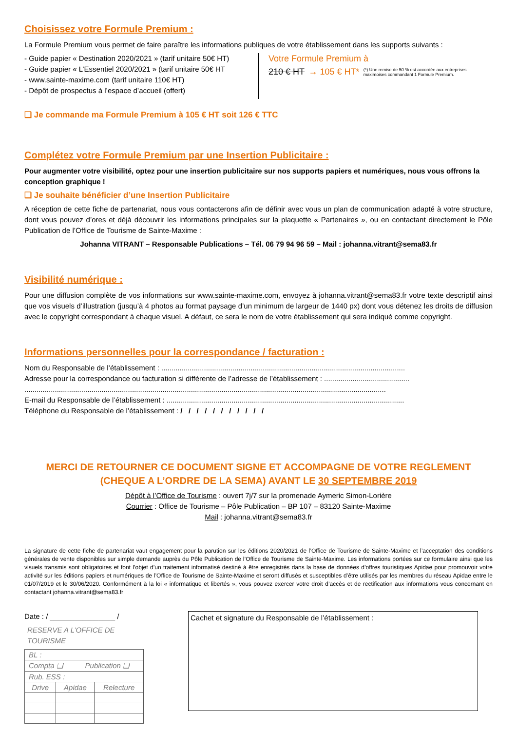Choisissez votre Formule Premium :
La Formule Premium vous permet de faire paraître les informations publiques de votre établissement dans les supports suivants :
- Guide papier « Destination 2020/2021 » (tarif unitaire 50€ HT)
- Guide papier « L’Essentiel 2020/2021 » (tarif unitaire 50€ HT
- www.sainte-maxime.com (tarif unitaire 110€ HT)
- Dépôt de prospectus à l’espace d’accueil (offert)
Votre Formule Premium à
210 € HT → 105 € HT* (*) Une remise de 50 % est accordée aux entreprises maximoises commandant 1 Formule Premium.
❑ Je commande ma Formule Premium à 105 € HT soit 126 € TTC
Complétez votre Formule Premium par une Insertion Publicitaire :
Pour augmenter votre visibilité, optez pour une insertion publicitaire sur nos supports papiers et numériques, nous vous offrons la conception graphique !
❑ Je souhaite bénéficier d’une Insertion Publicitaire
A réception de cette fiche de partenariat, nous vous contacterons afin de définir avec vous un plan de communication adapté à votre structure, dont vous pouvez d’ores et déjà découvrir les informations principales sur la plaquette « Partenaires », ou en contactant directement le Pôle Publication de l’Office de Tourisme de Sainte-Maxime :
Johanna VITRANT – Responsable Publications – Tél. 06 79 94 96 59 – Mail : johanna.vitrant@sema83.fr
Visibilité numérique :
Pour une diffusion complète de vos informations sur www.sainte-maxime.com, envoyez à johanna.vitrant@sema83.fr votre texte descriptif ainsi que vos visuels d’illustration (jusqu’à 4 photos au format paysage d’un minimum de largeur de 1440 px) dont vous détenez les droits de diffusion avec le copyright correspondant à chaque visuel. A défaut, ce sera le nom de votre établissement qui sera indiqué comme copyright.
Informations personnelles pour la correspondance / facturation :
Nom du Responsable de l’établissement : ........................................................................................................................
Adresse pour la correspondance ou facturation si différente de l’adresse de l’établissement : ..........................................
..................................................................................................................................................................................
E-mail du Responsable de l’établissement : .....................................................................................................................
Téléphone du Responsable de l’établissement : / / / / / / / / / / /
MERCI DE RETOURNER CE DOCUMENT SIGNE ET ACCOMPAGNE DE VOTRE REGLEMENT
(CHEQUE A L’ORDRE DE LA SEMA) AVANT LE 30 SEPTEMBRE 2019
Dépôt à l’Office de Tourisme : ouvert 7j/7 sur la promenade Aymeric Simon-Lorière
Courrier : Office de Tourisme – Pôle Publication – BP 107 – 83120 Sainte-Maxime
Mail : johanna.vitrant@sema83.fr
La signature de cette fiche de partenariat vaut engagement pour la parution sur les éditions 2020/2021 de l’Office de Tourisme de Sainte-Maxime et l’acceptation des conditions générales de vente disponibles sur simple demande auprès du Pôle Publication de l’Office de Tourisme de Sainte-Maxime. Les informations portées sur ce formulaire ainsi que les visuels transmis sont obligatoires et font l’objet d’un traitement informatisé destiné à être enregistrés dans la base de données d’offres touristiques Apidae pour promouvoir votre activité sur les éditions papiers et numériques de l’Office de Tourisme de Sainte-Maxime et seront diffusés et susceptibles d’être utilisés par les membres du réseau Apidae entre le 01/07/2019 et le 30/06/2020. Conformément à la loi « informatique et libertés », vous pouvez exercer votre droit d’accès et de rectification aux informations vous concernant en contactant johanna.vitrant@sema83.fr
Date : / ________________ /
RESERVE A L’OFFICE DE TOURISME
| BL : | | |
| Compta ❑ Publication ❑ | | |
| Rub. ESS : | | |
| Drive | Apidae | Relecture |
Cachet et signature du Responsable de l’établissement :